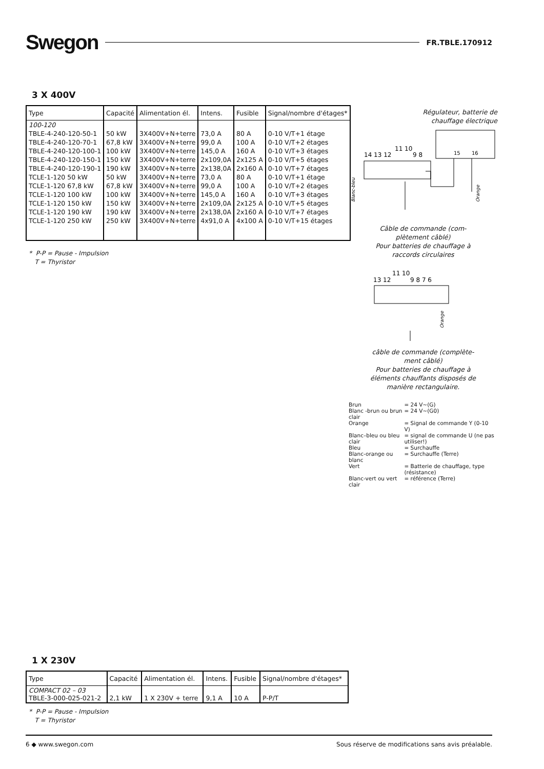Swegon FR.TBLE.170912
3 X 400V
| Type | Capacité | Alimentation él. | Intens. | Fusible | Signal/nombre d'étages* |
| --- | --- | --- | --- | --- | --- |
| 100-120 | | | | | |
| TBLE-4-240-120-50-1 | 50 kW | 3X400V+N+terre | 73,0 A | 80 A | 0-10 V/T+1 étage |
| TBLE-4-240-120-70-1 | 67,8 kW | 3X400V+N+terre | 99,0 A | 100 A | 0-10 V/T+2 étages |
| TBLE-4-240-120-100-1 | 100 kW | 3X400V+N+terre | 145,0 A | 160 A | 0-10 V/T+3 étages |
| TBLE-4-240-120-150-1 | 150 kW | 3X400V+N+terre | 2x109,0A | 2x125 A | 0-10 V/T+5 étages |
| TBLE-4-240-120-190-1 | 190 kW | 3X400V+N+terre | 2x138,0A | 2x160 A | 0-10 V/T+7 étages |
| TCLE-1-120 50 kW | 50 kW | 3X400V+N+terre | 73,0 A | 80 A | 0-10 V/T+1 étage |
| TCLE-1-120 67,8 kW | 67,8 kW | 3X400V+N+terre | 99,0 A | 100 A | 0-10 V/T+2 étages |
| TCLE-1-120 100 kW | 100 kW | 3X400V+N+terre | 145,0 A | 160 A | 0-10 V/T+3 étages |
| TCLE-1-120 150 kW | 150 kW | 3X400V+N+terre | 2x109,0A | 2x125 A | 0-10 V/T+5 étages |
| TCLE-1-120 190 kW | 190 kW | 3X400V+N+terre | 2x138,0A | 2x160 A | 0-10 V/T+7 étages |
| TCLE-1-120 250 kW | 250 kW | 3X400V+N+terre | 4x91,0 A | 4x100 A | 0-10 V/T+15 étages |
* P-P = Pause - Impulsion
T = Thyristor
Régulateur, batterie de
chauffage électrique
15
16
14 13 12
11 10
9 8
Blanc-bleu
Orange
Câble de commande (com-
plètement câblé)
Pour batteries de chauffage à
raccords circulaires
13 12
11 10
9 8 7 6
Orange
câble de commande (complète-
ment câblé)
Pour batteries de chauffage à
éléments chauffants disposés de
manière rectangulaire.
| Brun | = 24 V~(G) |
| Blanc -brun ou brun clair | = 24 V~(G0) |
| Orange | = Signal de commande Y (0-10 V) |
| Blanc–bleu ou bleu clair | = signal de commande U (ne pas utiliser!) |
| Bleu | = Surchauffe |
| Blanc-orange ou blanc | = Surchauffe (Terre) |
| Vert | = Batterie de chauffage, type (résistance) |
| Blanc-vert ou vert clair | = référence (Terre) |
1 X 230V
| Type | Capacité | Alimentation él. | Intens. | Fusible | Signal/nombre d'étages* |
| --- | --- | --- | --- | --- | --- |
| COMPACT 02 – 03 TBLE-3-000-025-021-2 | 2,1 kW | 1 X 230V + terre | 9,1 A | 10 A | P-P/T |
* P-P = Pause - Impulsion
T = Thyristor
6 ◆ www.swegon.com Sous réserve de modifications sans avis préalable.